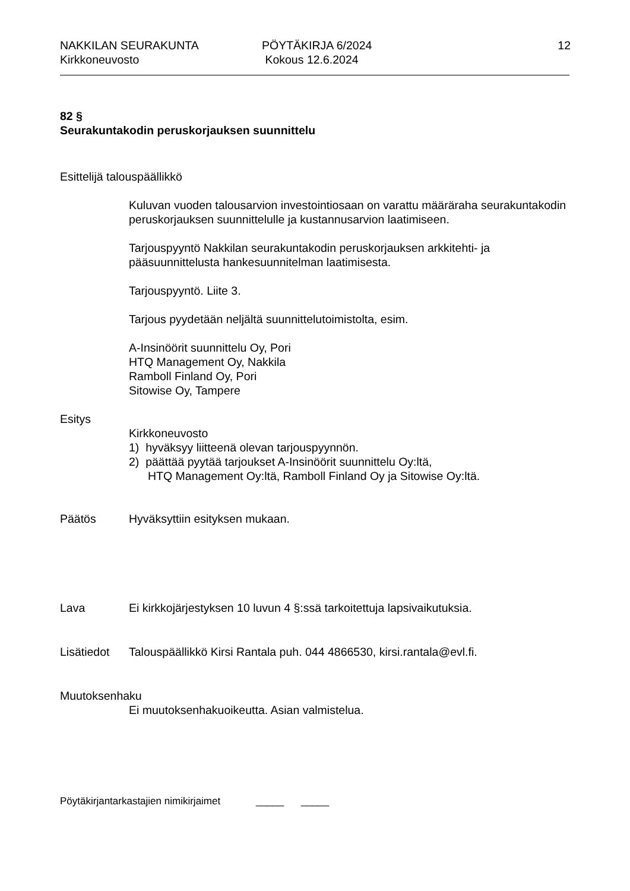NAKKILAN SEURAKUNTA
Kirkkoneuvosto
PÖYTÄKIRJA 6/2024
Kokous 12.6.2024
12
82 §
Seurakuntakodin peruskorjauksen suunnittelu
Esittelijä talouspäällikkö
Kuluvan vuoden talousarvion investointiosaan on varattu määräraha seurakuntakodin peruskorjauksen suunnittelulle ja kustannusarvion laatimiseen.
Tarjouspyyntö Nakkilan seurakuntakodin peruskorjauksen arkkitehti- ja pääsuunnittelusta hankesuunnitelman laatimisesta.
Tarjouspyyntö. Liite 3.
Tarjous pyydetään neljältä suunnittelutoimistolta, esim.
A-Insinöörit suunnittelu Oy, Pori
HTQ Management Oy, Nakkila
Ramboll Finland Oy, Pori
Sitowise Oy, Tampere
Esitys
Kirkkoneuvosto
1) hyväksyy liitteenä olevan tarjouspyynnön.
2) päättää pyytää tarjoukset A-Insinöörit suunnittelu Oy:ltä,
HTQ Management Oy:ltä, Ramboll Finland Oy ja Sitowise Oy:ltä.
Päätös Hyväksyttiin esityksen mukaan.
Lava Ei kirkkojärjestyksen 10 luvun 4 §:ssä tarkoitettuja lapsivaikutuksia.
Lisätiedot
Talouspäällikkö Kirsi Rantala puh. 044 4866530, kirsi.rantala@evl.fi.
Muutoksenhaku
Ei muutoksenhakuoikeutta. Asian valmistelua.
Pöytäkirjantarkastajien nimikirjaimet _____ _____